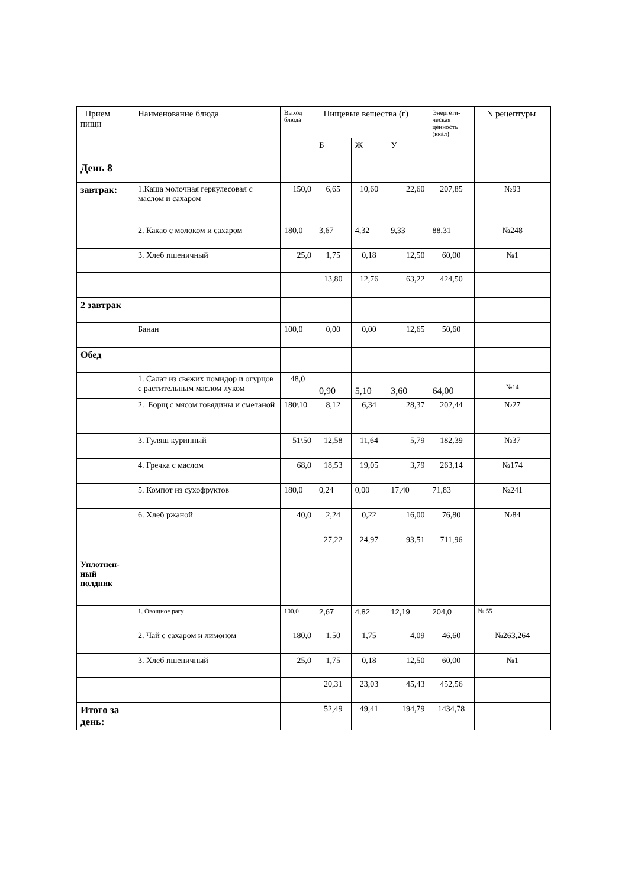| Прием пищи | Наименование блюда | Выход блюда | Пищевые вещества (г) | | | Энергети-ческая ценность (ккал) | N рецептуры |
| --- | --- | --- | --- | --- | --- | --- | --- |
| | | | Б | Ж | У | | |
| День 8 | | | | | | | |
| завтрак: | 1.Каша молочная геркулесовая с маслом и сахаром | 150,0 | 6,65 | 10,60 | 22,60 | 207,85 | №93 |
| | 2. Какао с молоком и сахаром | 180,0 | 3,67 | 4,32 | 9,33 | 88,31 | №248 |
| | 3. Хлеб пшеничный | 25,0 | 1,75 | 0,18 | 12,50 | 60,00 | №1 |
| | | | 13,80 | 12,76 | 63,22 | 424,50 | |
| 2 завтрак | | | | | | | |
| | Банан | 100,0 | 0,00 | 0,00 | 12,65 | 50,60 | |
| Обед | | | | | | | |
| | 1. Салат из свежих помидор и огурцов с растительным маслом луком | 48,0 | 0,90 | 5,10 | 3,60 | 64,00 | №14 |
| | 2. Борщ с мясом говядины и сметаной | 180\10 | 8,12 | 6,34 | 28,37 | 202,44 | №27 |
| | 3. Гуляш куринный | 51\50 | 12,58 | 11,64 | 5,79 | 182,39 | №37 |
| | 4. Гречка с маслом | 68,0 | 18,53 | 19,05 | 3,79 | 263,14 | №174 |
| | 5. Компот из сухофруктов | 180,0 | 0,24 | 0,00 | 17,40 | 71,83 | №241 |
| | 6. Хлеб ржаной | 40,0 | 2,24 | 0,22 | 16,00 | 76,80 | №84 |
| | | | 27,22 | 24,97 | 93,51 | 711,96 | |
| Уплотнен-ный полдник | | | | | | | |
| | 1. Овощное рагу | 100,0 | 2,67 | 4,82 | 12,19 | 204,0 | № 55 |
| | 2. Чай с сахаром и лимоном | 180,0 | 1,50 | 1,75 | 4,09 | 46,60 | №263,264 |
| | 3. Хлеб пшеничный | 25,0 | 1,75 | 0,18 | 12,50 | 60,00 | №1 |
| | | | 20,31 | 23,03 | 45,43 | 452,56 | |
| Итого за день: | | | 52,49 | 49,41 | 194,79 | 1434,78 | |